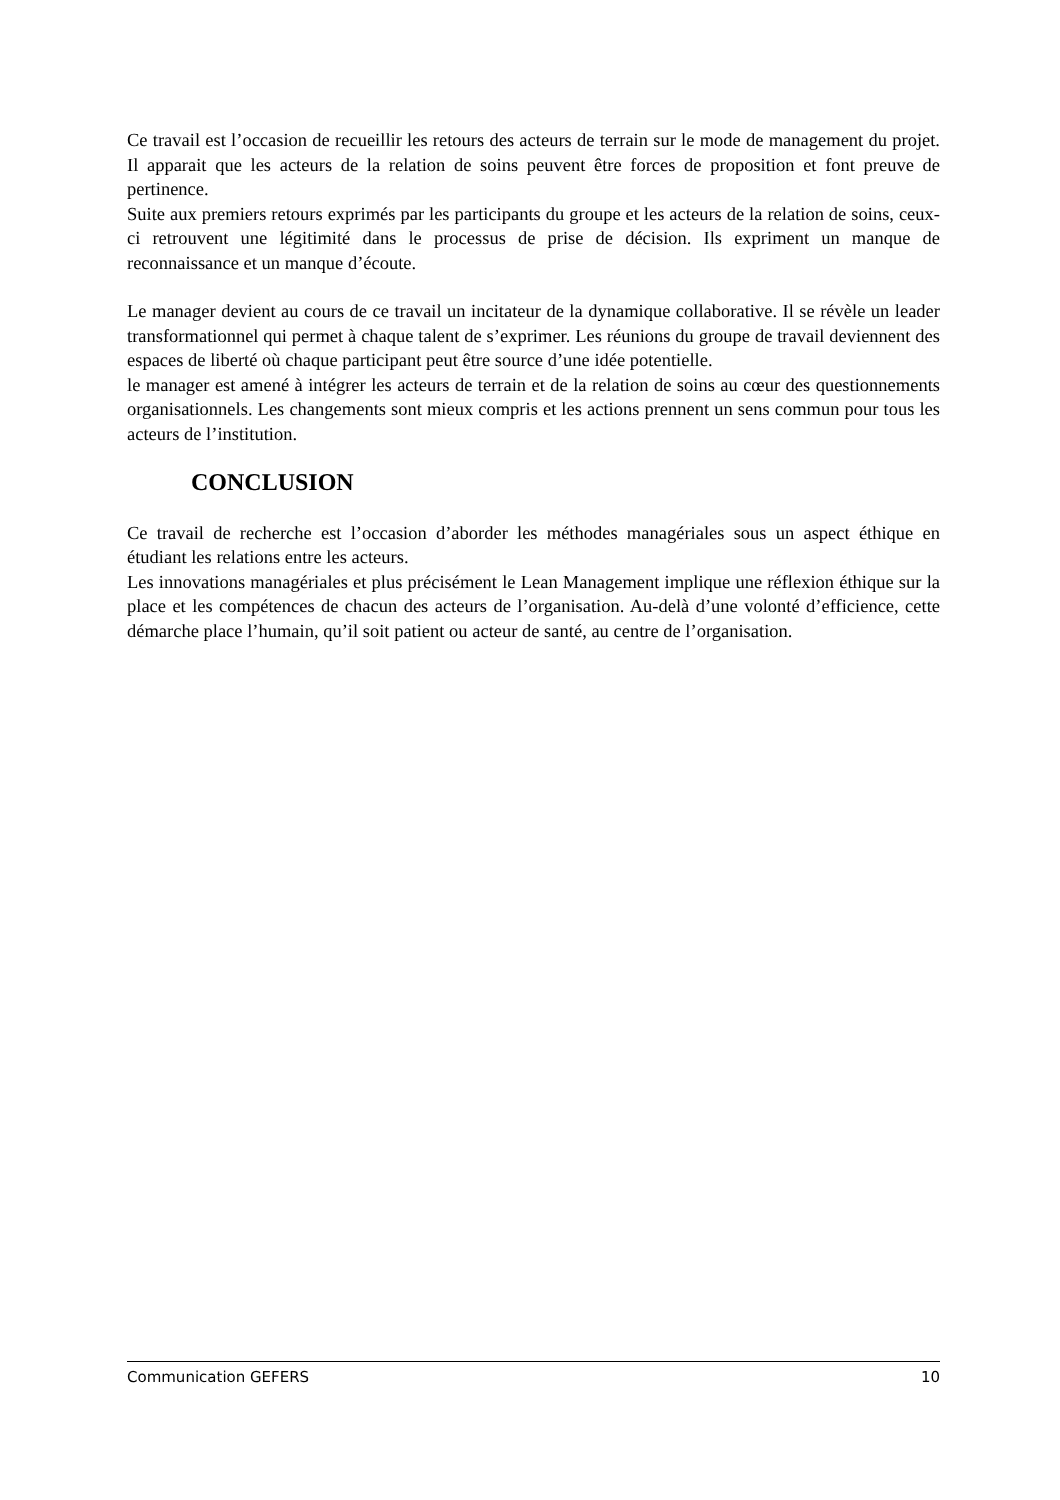Ce travail est l’occasion de recueillir les retours des acteurs de terrain sur le mode de management du projet. Il apparait que les acteurs de la relation de soins peuvent être forces de proposition et font preuve de pertinence.
Suite aux premiers retours exprimés par les participants du groupe et les acteurs de la relation de soins, ceux-ci retrouvent une légitimité dans le processus de prise de décision. Ils expriment un manque de reconnaissance et un manque d’écoute.
Le manager devient au cours de ce travail un incitateur de la dynamique collaborative. Il se révèle un leader transformationnel qui permet à chaque talent de s’exprimer. Les réunions du groupe de travail deviennent des espaces de liberté où chaque participant peut être source d’une idée potentielle.
le manager est amené à intégrer les acteurs de terrain et de la relation de soins au cœur des questionnements organisationnels. Les changements sont mieux compris et les actions prennent un sens commun pour tous les acteurs de l’institution.
CONCLUSION
Ce travail de recherche est l’occasion d’aborder les méthodes managériales sous un aspect éthique en étudiant les relations entre les acteurs.
Les innovations managériales et plus précisément le Lean Management implique une réflexion éthique sur la place et les compétences de chacun des acteurs de l’organisation. Au-delà d’une volonté d’efficience, cette démarche place l’humain, qu’il soit patient ou acteur de santé, au centre de l’organisation.
Communication GEFERS 10